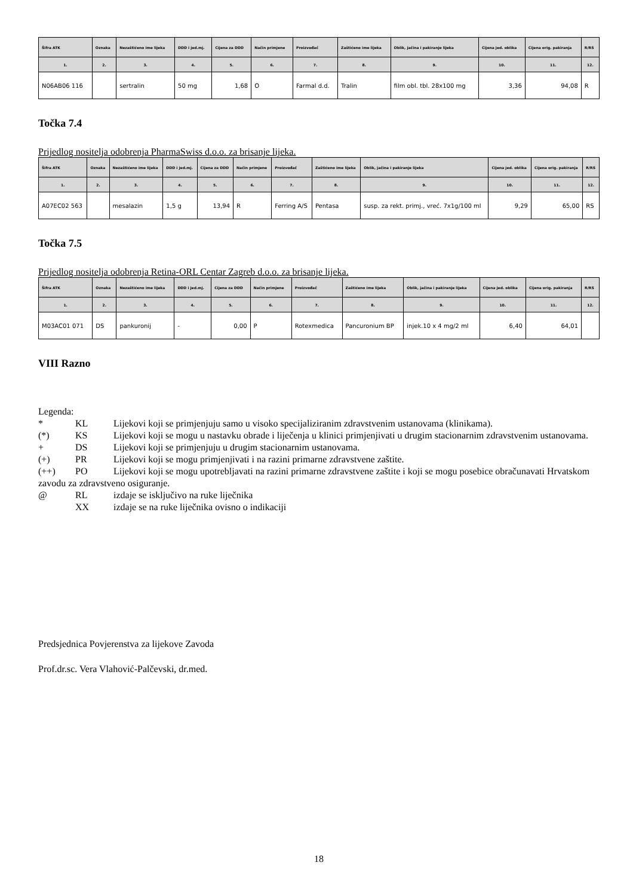| Šifra ATK | Oznaka | Nezaštićeno ime lijeka | DDD i jed.mj. | Cijena za DDD | Način primjene | Proizvođač | Zaštićeno ime lijeka | Oblik, jačina i pakiranje lijeka | Cijena jed. oblika | Cijena orig. pakiranja | R/RS |
| --- | --- | --- | --- | --- | --- | --- | --- | --- | --- | --- | --- |
| 1. | 2. | 3. | 4. | 5. | 6. | 7. | 8. | 9. | 10. | 11. | 12. |
| N06AB06 116 | | sertralin | 50 mg | 1,68 | O | Farmal d.d. | Tralin | film obl. tbl. 28x100 mg | 3,36 | 94,08 | R |
Točka 7.4
Prijedlog nositelja odobrenja PharmaSwiss d.o.o. za brisanje lijeka.
| Šifra ATK | Oznaka | Nezaštićeno ime lijeka | DDD i jed.mj. | Cijena za DDD | Način primjene | Proizvođač | Zaštićeno ime lijeka | Oblik, jačina i pakiranje lijeka | Cijena jed. oblika | Cijena orig. pakiranja | R/RS |
| --- | --- | --- | --- | --- | --- | --- | --- | --- | --- | --- | --- |
| 1. | 2. | 3. | 4. | 5. | 6. | 7. | 8. | 9. | 10. | 11. | 12. |
| A07EC02 563 | | mesalazin | 1,5 g | 13,94 | R | Ferring A/S | Pentasa | susp. za rekt. primj., vreć. 7x1g/100 ml | 9,29 | 65,00 | RS |
Točka 7.5
Prijedlog nositelja odobrenja Retina-ORL Centar Zagreb d.o.o. za brisanje lijeka.
| Šifra ATK | Oznaka | Nezaštićeno ime lijeka | DDD i jed.mj. | Cijena za DDD | Način primjene | Proizvođač | Zaštićeno ime lijeka | Oblik, jačina i pakiranje lijeka | Cijena jed. oblika | Cijena orig. pakiranja | R/RS |
| --- | --- | --- | --- | --- | --- | --- | --- | --- | --- | --- | --- |
| 1. | 2. | 3. | 4. | 5. | 6. | 7. | 8. | 9. | 10. | 11. | 12. |
| M03AC01 071 | DS | pankuronij | - | 0,00 | P | Rotexmedica | Pancuronium BP | injek.10 x 4 mg/2 ml | 6,40 | 64,01 | |
VIII Razno
Legenda:
* KL Lijekovi koji se primjenjuju samo u visoko specijaliziranim zdravstvenim ustanovama (klinikama).
(*) KS Lijekovi koji se mogu u nastavku obrade i liječenja u klinici primjenjivati u drugim stacionarnim zdravstvenim ustanovama.
+ DS Lijekovi koji se primjenjuju u drugim stacionarnim ustanovama.
(+) PR Lijekovi koji se mogu primjenjivati i na razini primarne zdravstvene zaštite.
(++) PO Lijekovi koji se mogu upotrebljavati na razini primarne zdravstvene zaštite i koji se mogu posebice obračunavati Hrvatskom zavodu za zdravstveno osiguranje.
@ RL izdaje se isključivo na ruke liječnika
XX izdaje se na ruke liječnika ovisno o indikaciji
Predsjednica Povjerenstva za lijekove Zavoda
Prof.dr.sc. Vera Vlahović-Palčevski, dr.med.
18